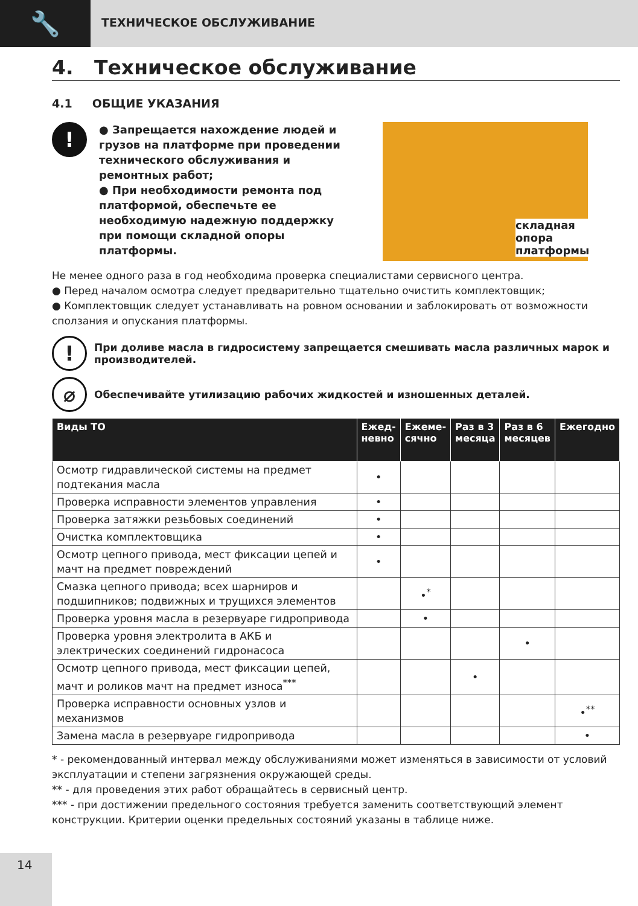🔧
ТЕХНИЧЕСКОЕ ОБСЛУЖИВАНИЕ
4. Техническое обслуживание
4.1 ОБЩИЕ УКАЗАНИЯ
!
● Запрещается нахождение людей и грузов на платформе при проведении технического обслуживания и ремонтных работ;
● При необходимости ремонта под платформой, обеспечьте ее необходимую надежную поддержку при помощи складной опоры платформы.
складная
опора
платформы
Не менее одного раза в год необходима проверка специалистами сервисного центра.
● Перед началом осмотра следует предварительно тщательно очистить комплектовщик;
● Комплектовщик следует устанавливать на ровном основании и заблокировать от возможности сползания и опускания платформы.
!
При доливе масла в гидросистему запрещается смешивать масла различных марок и производителей.
⌀
Обеспечивайте утилизацию рабочих жидкостей и изношенных деталей.
| Виды ТО | Ежед- невно | Ежеме- сячно | Раз в 3 месяца | Раз в 6 месяцев | Ежегодно |
| --- | --- | --- | --- | --- | --- |
| Осмотр гидравлической системы на предмет подтекания масла | • | | | | |
| Проверка исправности элементов управления | • | | | | |
| Проверка затяжки резьбовых соединений | • | | | | |
| Очистка комплектовщика | • | | | | |
| Осмотр цепного привода, мест фиксации цепей и мачт на предмет повреждений | • | | | | |
| Смазка цепного привода; всех шарниров и подшипников; подвижных и трущихся элементов | | •<sup>*</sup> | | | |
| Проверка уровня масла в резервуаре гидропривода | | • | | | |
| Проверка уровня электролита в АКБ и электрических соединений гидронасоса | | | | • | |
| Осмотр цепного привода, мест фиксации цепей, мачт и роликов мачт на предмет износа<sup>***</sup> | | | • | | |
| Проверка исправности основных узлов и механизмов | | | | | •<sup>**</sup> |
| Замена масла в резервуаре гидропривода | | | | | • |
* - рекомендованный интервал между обслуживаниями может изменяться в зависимости от условий эксплуатации и степени загрязнения окружающей среды.
** - для проведения этих работ обращайтесь в сервисный центр.
*** - при достижении предельного состояния требуется заменить соответствующий элемент конструкции. Критерии оценки предельных состояний указаны в таблице ниже.
14